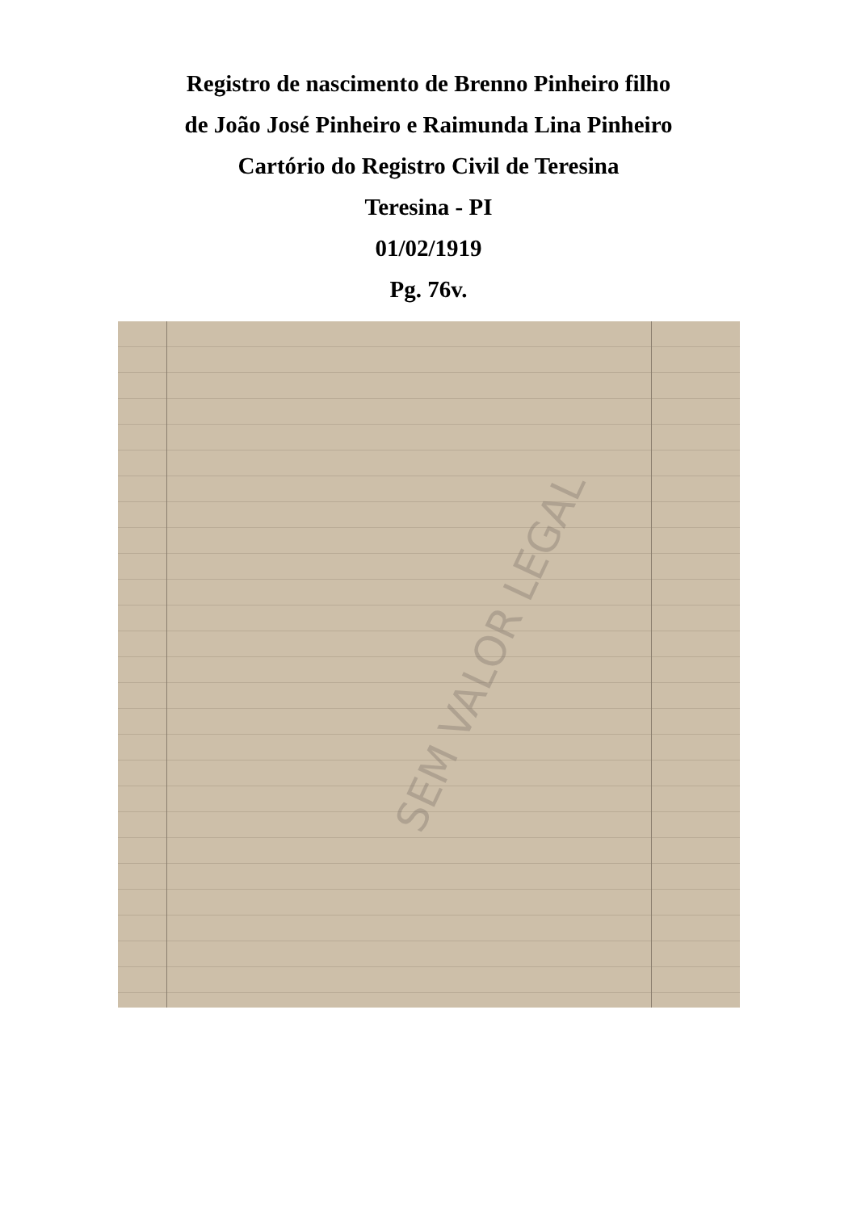Registro de nascimento de Brenno Pinheiro filho
de João José Pinheiro e Raimunda Lina Pinheiro
Cartório do Registro Civil de Teresina
Teresina - PI
01/02/1919
Pg. 76v.
SEM VALOR LEGAL